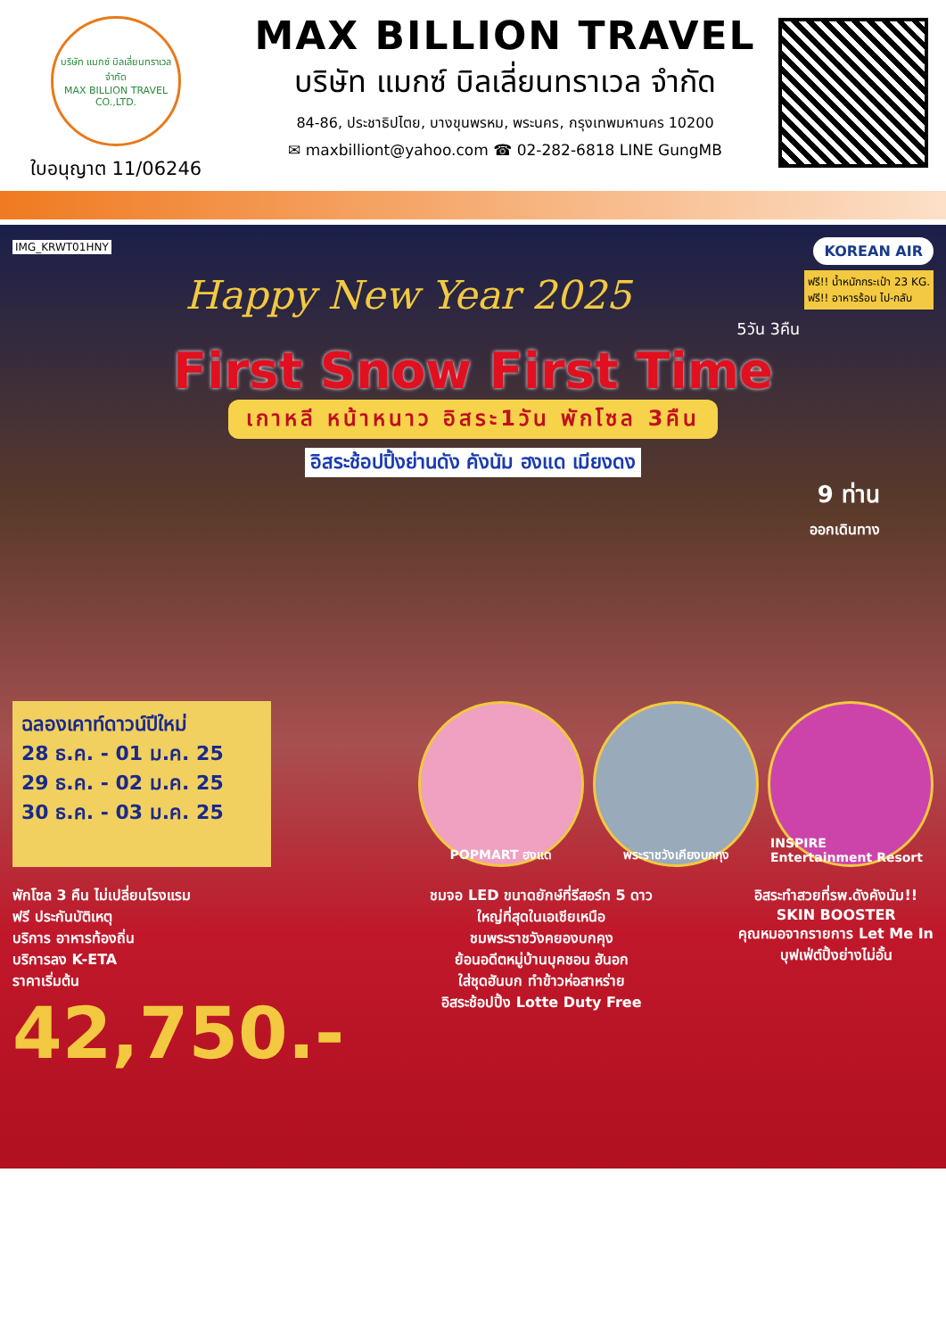บริษัท แมกซ์ บิลเลี่ยนทราเวล จำกัด
MAX BILLION TRAVEL CO.,LTD.
ใบอนุญาต 11/06246
MAX BILLION TRAVEL
บริษัท แมกซ์ บิลเลี่ยนทราเวล จำกัด
84-86, ประชาธิปไตย, บางขุนพรหม, พระนคร, กรุงเทพมหานคร 10200
✉ maxbilliont@yahoo.com ☎ 02-282-6818 LINE GungMB
IMG_KRWT01HNY KOREAN AIR
ฟรี!! น้ำหนักกระเป๋า 23 KG.
ฟรี!! อาหารร้อน ไป-กลับ
Happy New Year 2025
5วัน 3คืน
First Snow First Time
เกาหลี หน้าหนาว อิสระ1วัน พักโซล 3คืน
อิสระช้อปปิ้งย่านดัง คังนัม ฮงแด เมียงดง
9 ท่าน
ออกเดินทาง
ฉลองเคาท์ดาวน์ปีใหม่
28 ธ.ค. - 01 ม.ค. 25
29 ธ.ค. - 02 ม.ค. 25
30 ธ.ค. - 03 ม.ค. 25
POPMART ฮงแด พระราชวังเคียงบกกุง INSPIRE Entertainment Resort
พักโซล 3 คืน ไม่เปลี่ยนโรงแรม
ฟรี ประกันบัติเหตุ
บริการ อาหารท้องถิ่น
บริการลง K-ETA
ราคาเริ่มต้น
42,750.-
ชมจอ LED ขนาดยักษ์ที่รีสอร์ท 5 ดาว
ใหญ่ที่สุดในเอเชียเหนือ
ชมพระราชวังคยองบกคุง
ย้อนอดีตหมู่บ้านบุคชอน ฮันอก
ใส่ชุดฮันบก ทำข้าวห่อสาหร่าย
อิสระช้อปปิ้ง Lotte Duty Free
อิสระทำสวยที่รพ.ดังคังนัม!!
SKIN BOOSTER
คุณหมอจากรายการ Let Me In
บุฟเฟ่ต์ปิ้งย่างไม่อั้น